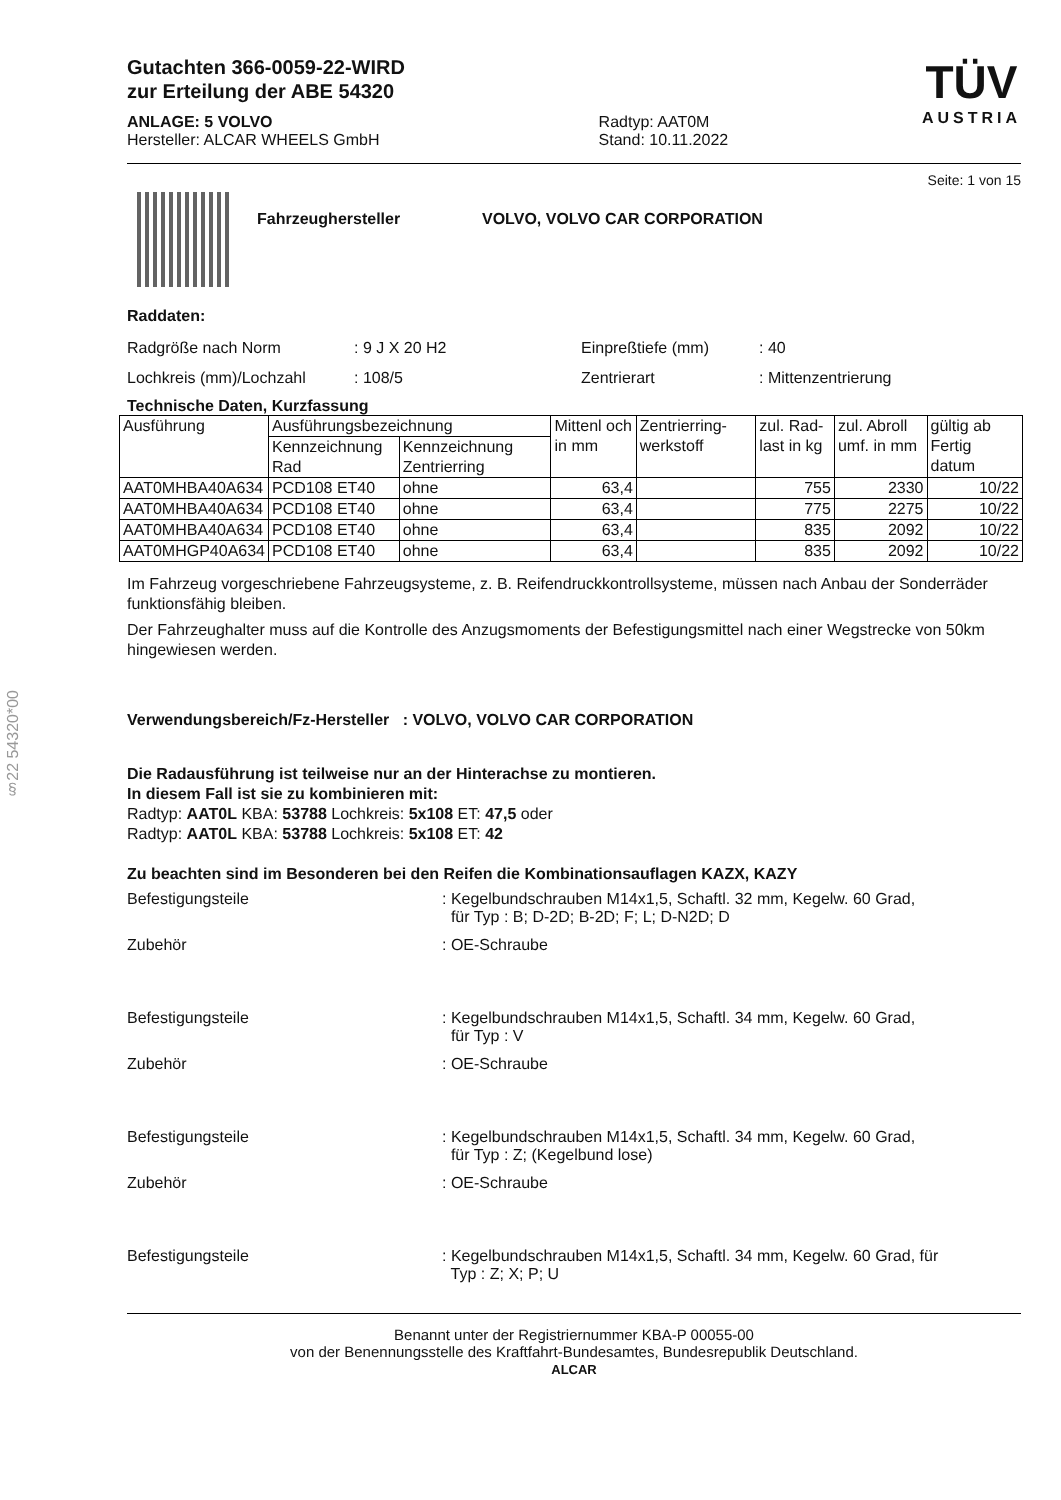§22 54320*00
Gutachten 366-0059-22-WIRD
zur Erteilung der ABE 54320
ANLAGE: 5 VOLVO
Hersteller: ALCAR WHEELS GmbH
Radtyp: AAT0M
Stand: 10.11.2022
TÜV
AUSTRIA
Seite: 1 von 15
Fahrzeughersteller VOLVO, VOLVO CAR CORPORATION
Raddaten:
Radgröße nach Norm: 9 J X 20 H2 Einpreßtiefe (mm): 40
Lochkreis (mm)/Lochzahl: 108/5 Zentrierart: Mittenzentrierung
Technische Daten, Kurzfassung
| Ausführung | Ausführungsbezeichnung | | Mittenl och in mm | Zentrierring-werkstoff | zul. Rad-last in kg | zul. Abroll umf. in mm | gültig ab Fertig datum |
| --- | --- | --- | --- | --- | --- | --- | --- |
| | Kennzeichnung Rad | Kennzeichnung Zentrierring | | | | | |
| AAT0MHBA40A634 | PCD108 ET40 | ohne | 63,4 | | 755 | 2330 | 10/22 |
| AAT0MHBA40A634 | PCD108 ET40 | ohne | 63,4 | | 775 | 2275 | 10/22 |
| AAT0MHBA40A634 | PCD108 ET40 | ohne | 63,4 | | 835 | 2092 | 10/22 |
| AAT0MHGP40A634 | PCD108 ET40 | ohne | 63,4 | | 835 | 2092 | 10/22 |
Im Fahrzeug vorgeschriebene Fahrzeugsysteme, z. B. Reifendruckkontrollsysteme, müssen nach Anbau der Sonderräder funktionsfähig bleiben.
Der Fahrzeughalter muss auf die Kontrolle des Anzugsmoments der Befestigungsmittel nach einer Wegstrecke von 50km hingewiesen werden.
Verwendungsbereich/Fz-Hersteller : VOLVO, VOLVO CAR CORPORATION
Die Radausführung ist teilweise nur an der Hinterachse zu montieren.
In diesem Fall ist sie zu kombinieren mit:
Radtyp: AAT0L KBA: 53788 Lochkreis: 5x108 ET: 47,5 oder
Radtyp: AAT0L KBA: 53788 Lochkreis: 5x108 ET: 42
Zu beachten sind im Besonderen bei den Reifen die Kombinationsauflagen KAZX, KAZY
Befestigungsteile: Kegelbundschrauben M14x1,5, Schaftl. 32 mm, Kegelw. 60 Grad,
für Typ : B; D-2D; B-2D; F; L; D-N2D; D
Zubehör: OE-Schraube
Befestigungsteile: Kegelbundschrauben M14x1,5, Schaftl. 34 mm, Kegelw. 60 Grad,
für Typ : V
Zubehör: OE-Schraube
Befestigungsteile: Kegelbundschrauben M14x1,5, Schaftl. 34 mm, Kegelw. 60 Grad,
für Typ : Z; (Kegelbund lose)
Zubehör: OE-Schraube
Befestigungsteile: Kegelbundschrauben M14x1,5, Schaftl. 34 mm, Kegelw. 60 Grad, für
Typ : Z; X; P; U
Benannt unter der Registriernummer KBA-P 00055-00
von der Benennungsstelle des Kraftfahrt-Bundesamtes, Bundesrepublik Deutschland.
ALCAR